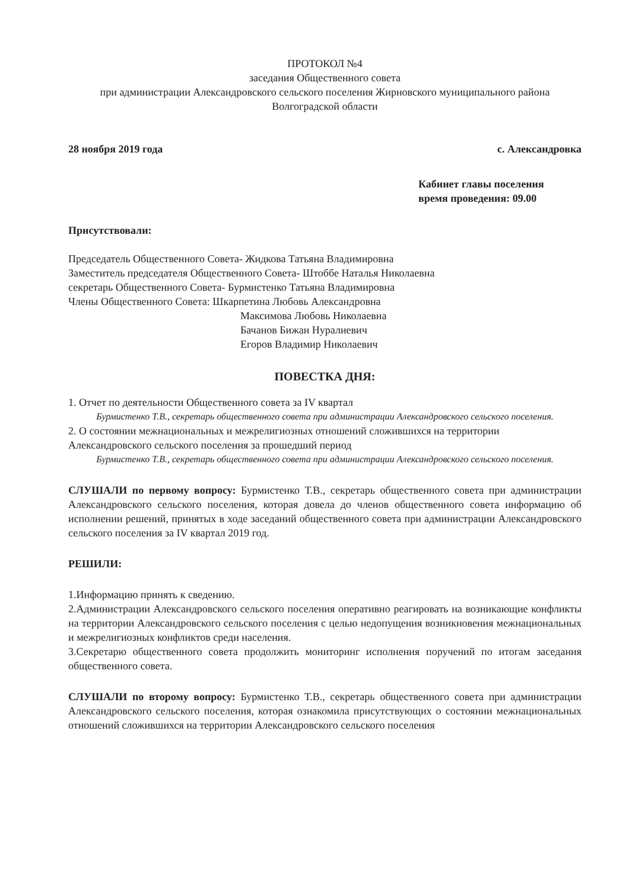ПРОТОКОЛ №4
заседания Общественного совета
при администрации Александровского сельского поселения Жирновского муниципального района Волгоградской области
28 ноября 2019 года с. Александровка
Кабинет главы поселения
время проведения: 09.00
Присутствовали:
Председатель Общественного Совета- Жидкова Татьяна Владимировна
Заместитель председателя Общественного Совета- Штоббе Наталья Николаевна
секретарь Общественного Совета- Бурмистенко Татьяна Владимировна
Члены Общественного Совета: Шкарпетина Любовь Александровна
Максимова Любовь Николаевна
Бачанов Бижан Нуралиевич
Егоров Владимир Николаевич
ПОВЕСТКА ДНЯ:
1. Отчет по деятельности Общественного совета за IV квартал
Бурмистенко Т.В., секретарь общественного совета при администрации Александровского сельского поселения.
2. О состоянии межнациональных и межрелигиозных отношений сложившихся на территории Александровского сельского поселения за прошедший период
Бурмистенко Т.В., секретарь общественного совета при администрации Александровского сельского поселения.
СЛУШАЛИ по первому вопросу: Бурмистенко Т.В., секретарь общественного совета при администрации Александровского сельского поселения, которая довела до членов общественного совета информацию об исполнении решений, принятых в ходе заседаний общественного совета при администрации Александровского сельского поселения за IV квартал 2019 год.
РЕШИЛИ:
1.Информацию принять к сведению.
2.Администрации Александровского сельского поселения оперативно реагировать на возникающие конфликты на территории Александровского сельского поселения с целью недопущения возникновения межнациональных и межрелигиозных конфликтов среди населения.
3.Секретарю общественного совета продолжить мониторинг исполнения поручений по итогам заседания общественного совета.
СЛУШАЛИ по второму вопросу: Бурмистенко Т.В., секретарь общественного совета при администрации Александровского сельского поселения, которая ознакомила присутствующих о состоянии межнациональных отношений сложившихся на территории Александровского сельского поселения